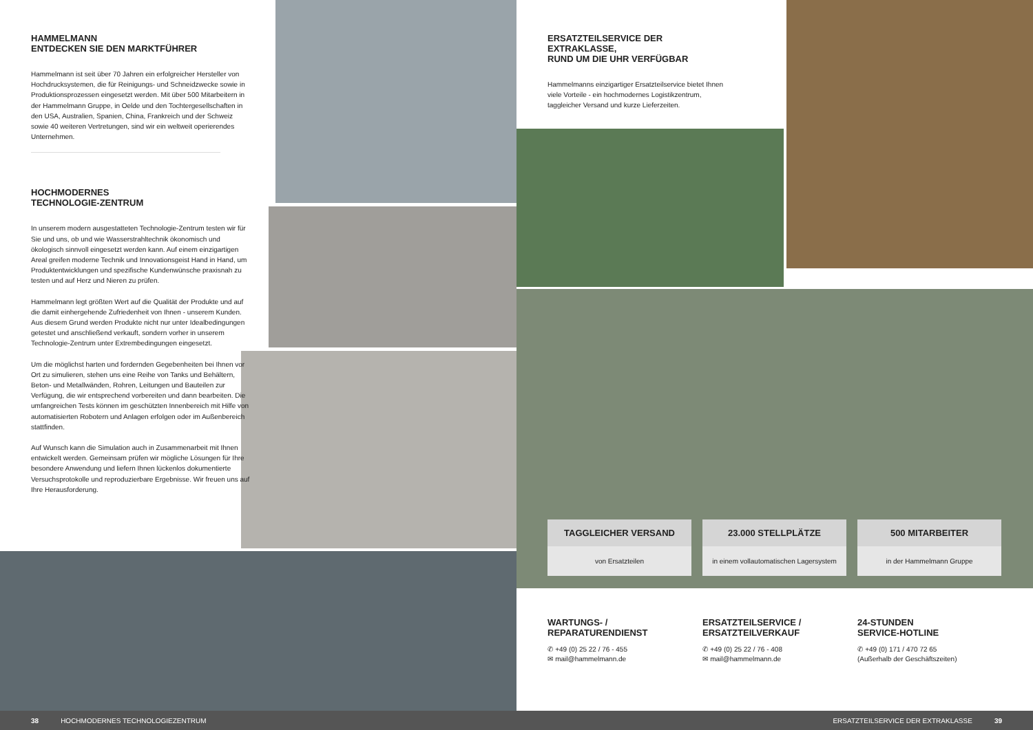HAMMELMANN
ENTDECKEN SIE DEN MARKTFÜHRER
Hammelmann ist seit über 70 Jahren ein erfolgreicher Hersteller von Hochdrucksystemen, die für Reinigungs- und Schneidzwecke sowie in Produktionsprozessen eingesetzt werden. Mit über 500 Mitarbeitern in der Hammelmann Gruppe, in Oelde und den Tochtergesellschaften in den USA, Australien, Spanien, China, Frankreich und der Schweiz sowie 40 weiteren Vertretungen, sind wir ein weltweit operierendes Unternehmen.
HOCHMODERNES
TECHNOLOGIE-ZENTRUM
In unserem modern ausgestatteten Technologie-Zentrum testen wir für Sie und uns, ob und wie Wasserstrahltechnik ökonomisch und ökologisch sinnvoll eingesetzt werden kann. Auf einem einzigartigen Areal greifen moderne Technik und Innovationsgeist Hand in Hand, um Produktentwicklungen und spezifische Kundenwünsche praxisnah zu testen und auf Herz und Nieren zu prüfen.
Hammelmann legt größten Wert auf die Qualität der Produkte und auf die damit einhergehende Zufriedenheit von Ihnen - unserem Kunden. Aus diesem Grund werden Produkte nicht nur unter Idealbedingungen getestet und anschließend verkauft, sondern vorher in unserem Technologie-Zentrum unter Extrembedingungen eingesetzt.
Um die möglichst harten und fordernden Gegebenheiten bei Ihnen vor Ort zu simulieren, stehen uns eine Reihe von Tanks und Behältern, Beton- und Metallwänden, Rohren, Leitungen und Bauteilen zur Verfügung, die wir entsprechend vorbereiten und dann bearbeiten. Die umfangreichen Tests können im geschützten Innenbereich mit Hilfe von automatisierten Robotern und Anlagen erfolgen oder im Außenbereich stattfinden.
Auf Wunsch kann die Simulation auch in Zusammenarbeit mit Ihnen entwickelt werden. Gemeinsam prüfen wir mögliche Lösungen für Ihre besondere Anwendung und liefern Ihnen lückenlos dokumentierte Versuchsprotokolle und reproduzierbare Ergebnisse. Wir freuen uns auf Ihre Herausforderung.
ERSATZTEILSERVICE DER EXTRAKLASSE,
RUND UM DIE UHR VERFÜGBAR
Hammelmanns einzigartiger Ersatzteilservice bietet Ihnen viele Vorteile - ein hochmodernes Logistikzentrum, taggleicher Versand und kurze Lieferzeiten.
TAGGLEICHER VERSAND
von Ersatzteilen
23.000 STELLPLÄTZE
in einem vollautomatischen Lagersystem
500 MITARBEITER
in der Hammelmann Gruppe
WARTUNGS- /
REPARATURENDIENST
✆ +49 (0) 25 22 / 76 - 455
✉ mail@hammelmann.de
ERSATZTEILSERVICE /
ERSATZTEILVERKAUF
✆ +49 (0) 25 22 / 76 - 408
✉ mail@hammelmann.de
24-STUNDEN
SERVICE-HOTLINE
✆ +49 (0) 171 / 470 72 65
(Außerhalb der Geschäftszeiten)
38 HOCHMODERNES TECHNOLOGIEZENTRUM ERSATZTEILSERVICE DER EXTRAKLASSE 39